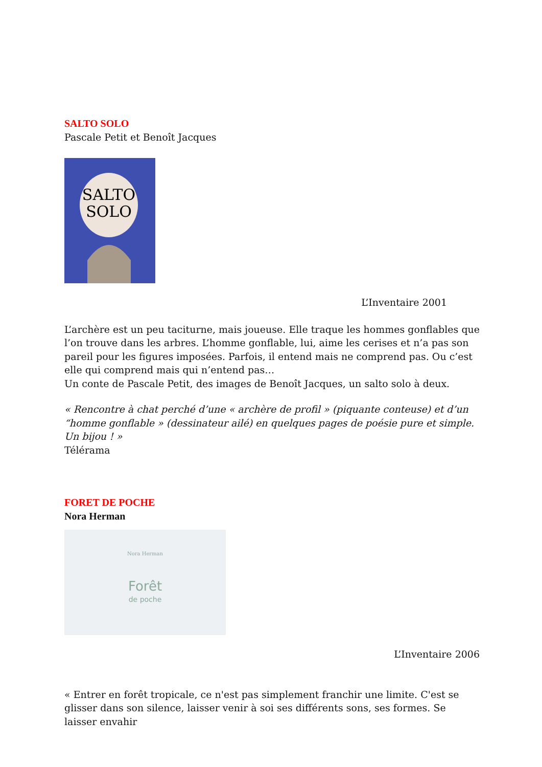SALTO SOLO
Pascale Petit et Benoît Jacques
SALTO
SOLO
L’Inventaire 2001
L’archère est un peu taciturne, mais joueuse. Elle traque les hommes gonflables que l’on trouve dans les arbres. L’homme gonflable, lui, aime les cerises et n’a pas son pareil pour les figures imposées. Parfois, il entend mais ne comprend pas. Ou c’est elle qui comprend mais qui n’entend pas…
Un conte de Pascale Petit, des images de Benoît Jacques, un salto solo à deux.
« Rencontre à chat perché d’une « archère de profil » (piquante conteuse) et d’un “homme gonflable » (dessinateur ailé) en quelques pages de poésie pure et simple. Un bijou ! »
Télérama
FORET DE POCHE
Nora Herman
Nora Herman
Forêt
de poche
L’Inventaire 2006
« Entrer en forêt tropicale, ce n'est pas simplement franchir une limite. C'est se glisser dans son silence, laisser venir à soi ses différents sons, ses formes. Se laisser envahir